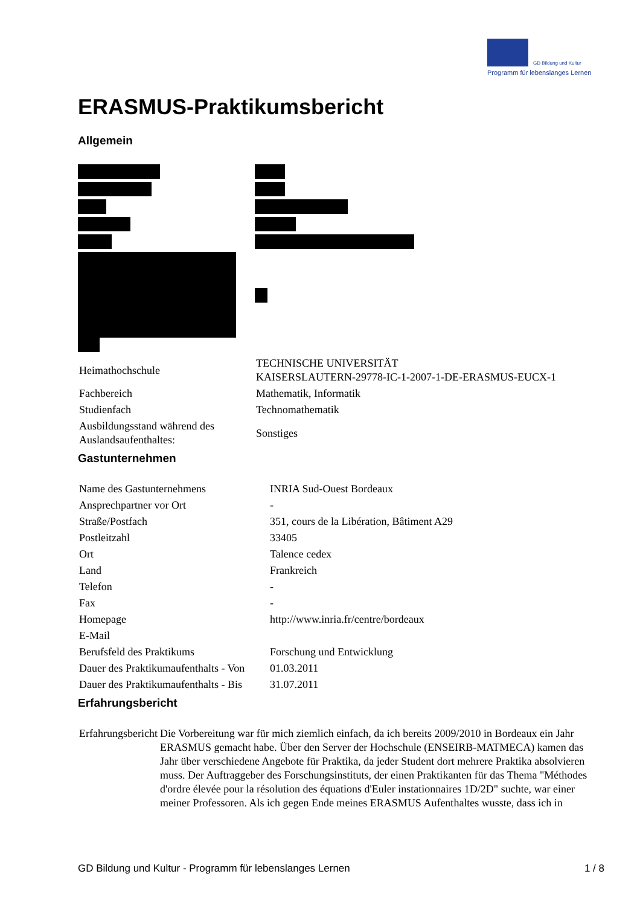GD Bildung und Kultur
Programm für lebenslanges Lernen
ERASMUS-Praktikumsbericht
Allgemein
| Heimathochschule | TECHNISCHE UNIVERSITÄT KAISERSLAUTERN-29778-IC-1-2007-1-DE-ERASMUS-EUCX-1 |
| Fachbereich | Mathematik, Informatik |
| Studienfach | Technomathematik |
| Ausbildungsstand während des Auslandsaufenthaltes: | Sonstiges |
Gastunternehmen
| Name des Gastunternehmens | INRIA Sud-Ouest Bordeaux |
| Ansprechpartner vor Ort | - |
| Straße/Postfach | 351, cours de la Libération, Bâtiment A29 |
| Postleitzahl | 33405 |
| Ort | Talence cedex |
| Land | Frankreich |
| Telefon | - |
| Fax | - |
| Homepage | http://www.inria.fr/centre/bordeaux |
| E-Mail | |
| Berufsfeld des Praktikums | Forschung und Entwicklung |
| Dauer des Praktikumaufenthalts - Von | 01.03.2011 |
| Dauer des Praktikumaufenthalts - Bis | 31.07.2011 |
Erfahrungsbericht
| Erfahrungsbericht | Die Vorbereitung war für mich ziemlich einfach, da ich bereits 2009/2010 in Bordeaux ein Jahr ERASMUS gemacht habe. Über den Server der Hochschule (ENSEIRB-MATMECA) kamen das Jahr über verschiedene Angebote für Praktika, da jeder Student dort mehrere Praktika absolvieren muss. Der Auftraggeber des Forschungsinstituts, der einen Praktikanten für das Thema "Méthodes d'ordre élevée pour la résolution des équations d'Euler instationnaires 1D/2D" suchte, war einer meiner Professoren. Als ich gegen Ende meines ERASMUS Aufenthaltes wusste, dass ich in |
GD Bildung und Kultur - Programm für lebenslanges Lernen 1 / 8